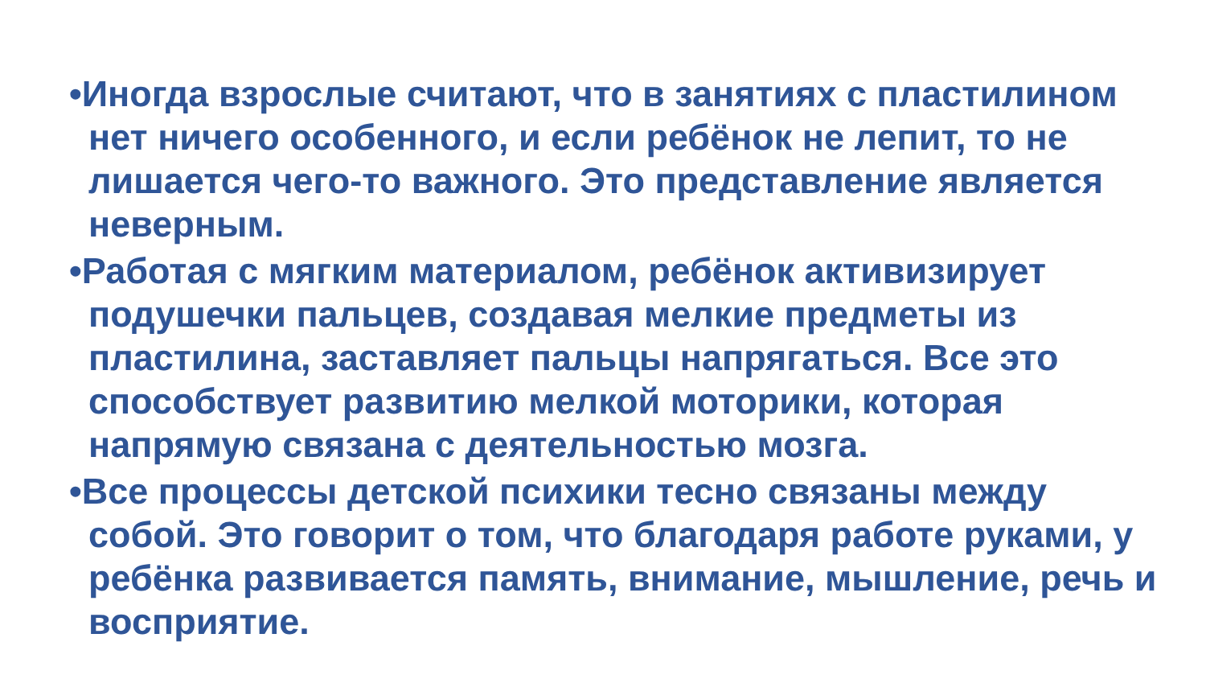•Иногда взрослые считают, что в занятиях с пластилином нет ничего особенного, и если ребёнок не лепит, то не лишается чего-то важного. Это представление является неверным.
•Работая с мягким материалом, ребёнок активизирует подушечки пальцев, создавая мелкие предметы из пластилина, заставляет пальцы напрягаться. Все это способствует развитию мелкой моторики, которая напрямую связана с деятельностью мозга.
•Все процессы детской психики тесно связаны между собой. Это говорит о том, что благодаря работе руками, у ребёнка развивается память, внимание, мышление, речь и восприятие.